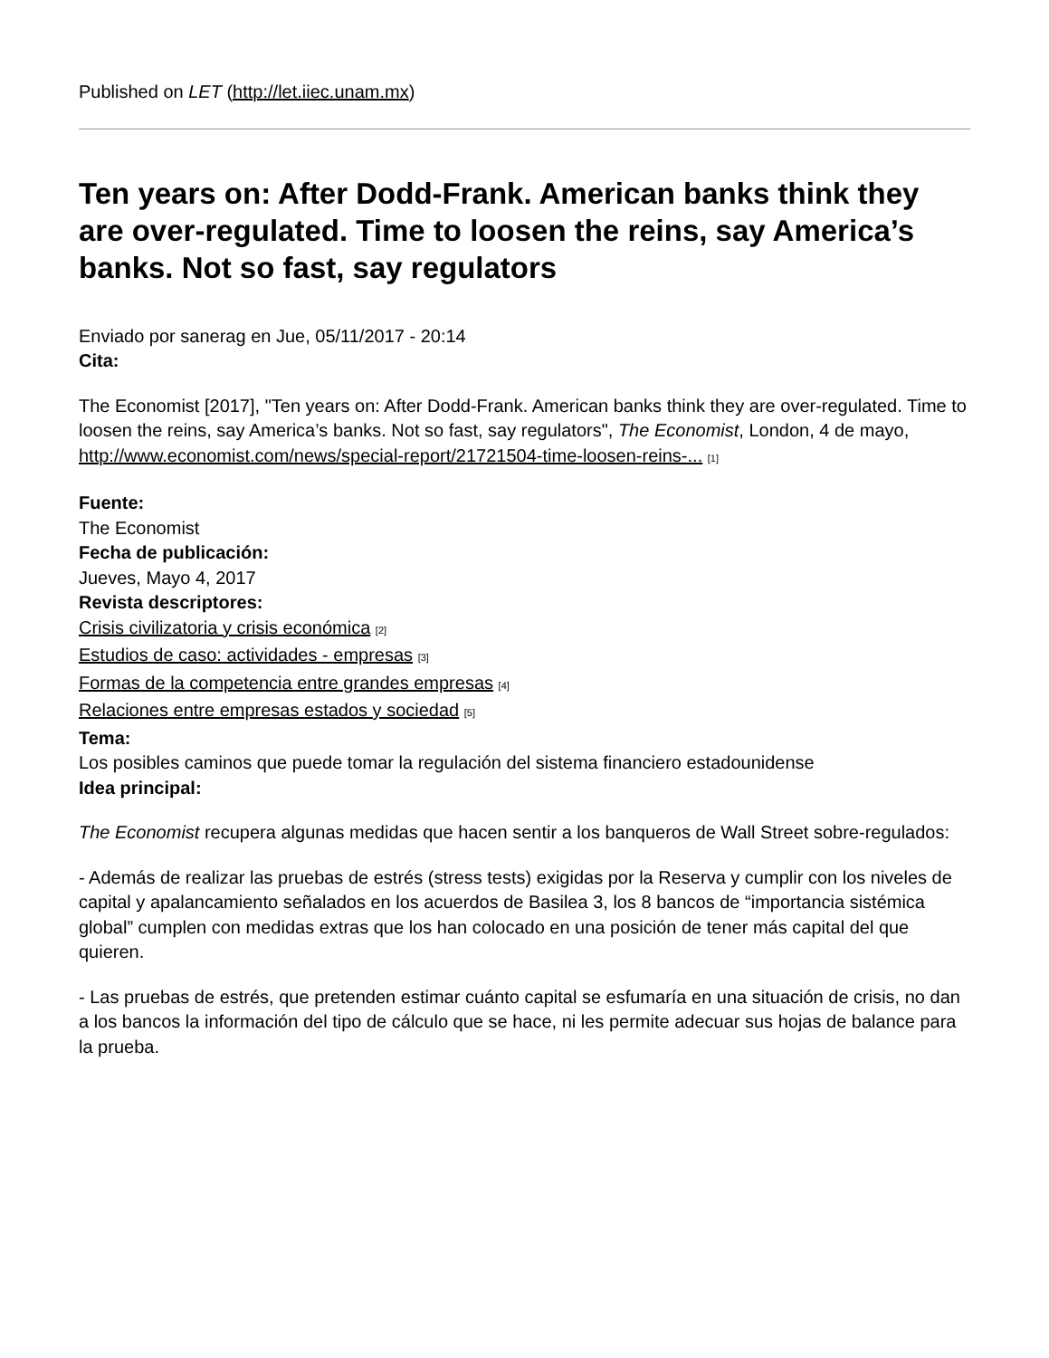Published on LET (http://let.iiec.unam.mx)
Ten years on: After Dodd-Frank. American banks think they are over-regulated. Time to loosen the reins, say America’s banks. Not so fast, say regulators
Enviado por sanerag en Jue, 05/11/2017 - 20:14
Cita:
The Economist [2017], "Ten years on: After Dodd-Frank. American banks think they are over-regulated. Time to loosen the reins, say America’s banks. Not so fast, say regulators", The Economist, London, 4 de mayo, http://www.economist.com/news/special-report/21721504-time-loosen-reins-... [1]
Fuente:
The Economist
Fecha de publicación:
Jueves, Mayo 4, 2017
Revista descriptores:
Crisis civilizatoria y crisis económica [2]
Estudios de caso: actividades - empresas [3]
Formas de la competencia entre grandes empresas [4]
Relaciones entre empresas estados y sociedad [5]
Tema:
Los posibles caminos que puede tomar la regulación del sistema financiero estadounidense
Idea principal:
The Economist recupera algunas medidas que hacen sentir a los banqueros de Wall Street sobre-regulados:
- Además de realizar las pruebas de estrés (stress tests) exigidas por la Reserva y cumplir con los niveles de capital y apalancamiento señalados en los acuerdos de Basilea 3, los 8 bancos de “importancia sistémica global” cumplen con medidas extras que los han colocado en una posición de tener más capital del que quieren.
- Las pruebas de estrés, que pretenden estimar cuánto capital se esfumaría en una situación de crisis, no dan a los bancos la información del tipo de cálculo que se hace, ni les permite adecuar sus hojas de balance para la prueba.